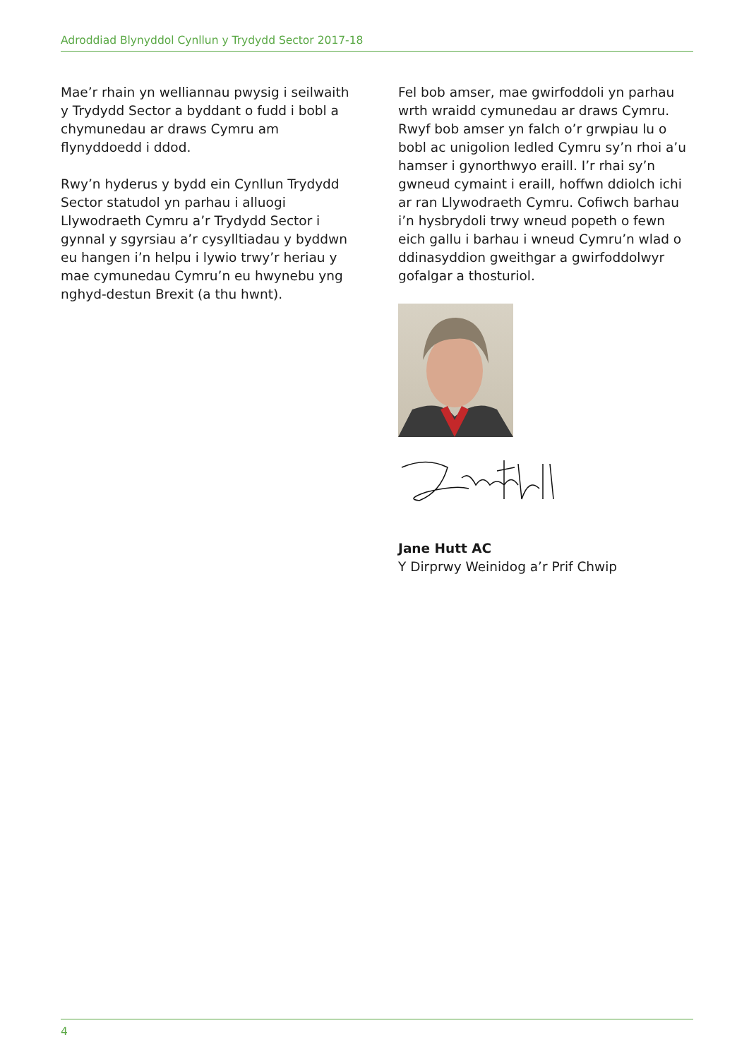Adroddiad Blynyddol Cynllun y Trydydd Sector 2017-18
Mae’r rhain yn welliannau pwysig i seilwaith y Trydydd Sector a byddant o fudd i bobl a chymunedau ar draws Cymru am flynyddoedd i ddod.
Rwy’n hyderus y bydd ein Cynllun Trydydd Sector statudol yn parhau i alluogi Llywodraeth Cymru a’r Trydydd Sector i gynnal y sgyrsiau a’r cysylltiadau y byddwn eu hangen i’n helpu i lywio trwy’r heriau y mae cymunedau Cymru’n eu hwynebu yng nghyd-destun Brexit (a thu hwnt).
Fel bob amser, mae gwirfoddoli yn parhau wrth wraidd cymunedau ar draws Cymru. Rwyf bob amser yn falch o’r grwpiau lu o bobl ac unigolion ledled Cymru sy’n rhoi a’u hamser i gynorthwyo eraill. I’r rhai sy’n gwneud cymaint i eraill, hoffwn ddiolch ichi ar ran Llywodraeth Cymru. Cofiwch barhau i’n hysbrydoli trwy wneud popeth o fewn eich gallu i barhau i wneud Cymru’n wlad o ddinasyddion gweithgar a gwirfoddolwyr gofalgar a thosturiol.
Jane Hutt AC
Y Dirprwy Weinidog a’r Prif Chwip
4